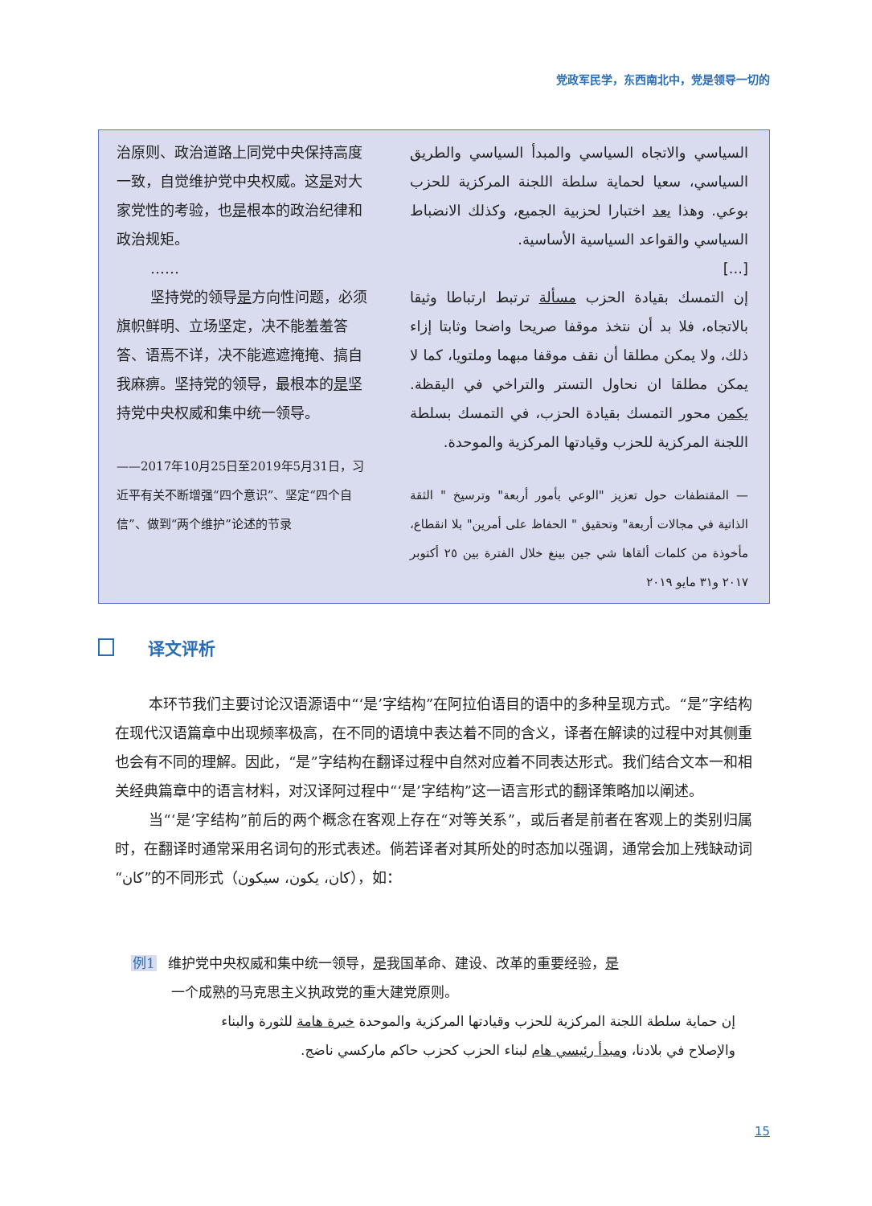党政军民学，东西南北中，党是领导一切的
治原则、政治道路上同党中央保持高度一致，自觉维护党中央权威。这是对大家党性的考验，也是根本的政治纪律和政治规矩。
……
坚持党的领导是方向性问题，必须旗帜鲜明、立场坚定，决不能羞羞答答、语焉不详，决不能遮遮掩掩、搞自我麻痹。坚持党的领导，最根本的是坚持党中央权威和集中统一领导。
——2017年10月25日至2019年5月31日，习近平有关不断增强“四个意识”、坚定“四个自信”、做到“两个维护”论述的节录
السياسي والاتجاه السياسي والمبدأ السياسي والطريق السياسي، سعيا لحماية سلطة اللجنة المركزية للحزب بوعي. وهذا يعد اختبارا لحزبية الجميع، وكذلك الانضباط السياسي والقواعد السياسية الأساسية.
[...]
إن التمسك بقيادة الحزب مسألة ترتبط ارتباطا وثيقا بالاتجاه، فلا بد أن نتخذ موقفا صريحا واضحا وثابتا إزاء ذلك، ولا يمكن مطلقا أن نقف موقفا مبهما وملتويا، كما لا يمكن مطلقا ان نحاول التستر والتراخي في اليقظة. يكمن محور التمسك بقيادة الحزب، في التمسك بسلطة اللجنة المركزية للحزب وقيادتها المركزية والموحدة.
— المقتطفات حول تعزيز "الوعي بأمور أربعة" وترسيخ " الثقة الذاتية في مجالات أربعة" وتحقيق " الحفاظ على أمرين" بلا انقطاع، مأخوذة من كلمات ألقاها شي جين بينغ خلال الفترة بين ٢٥ أكتوبر ٢٠١٧ و٣١ مايو ٢٠١٩
译文评析
本环节我们主要讨论汉语源语中“‘是’字结构”在阿拉伯语目的语中的多种呈现方式。“是”字结构在现代汉语篇章中出现频率极高，在不同的语境中表达着不同的含义，译者在解读的过程中对其侧重也会有不同的理解。因此，“是”字结构在翻译过程中自然对应着不同表达形式。我们结合文本一和相关经典篇章中的语言材料，对汉译阿过程中“‘是’字结构”这一语言形式的翻译策略加以阐述。
当“‘是’字结构”前后的两个概念在客观上存在“对等关系”，或后者是前者在客观上的类别归属时，在翻译时通常采用名词句的形式表述。倘若译者对其所处的时态加以强调，通常会加上残缺动词“كان”的不同形式（كان، يكون، سيكون），如：
例1 维护党中央权威和集中统一领导，是我国革命、建设、改革的重要经验，是
一个成熟的马克思主义执政党的重大建党原则。
إن حماية سلطة اللجنة المركزية للحزب وقيادتها المركزية والموحدة خبرة هامة للثورة والبناء والإصلاح في بلادنا، ومبدأ رئيسي هام لبناء الحزب كحزب حاكم ماركسي ناضج.
15